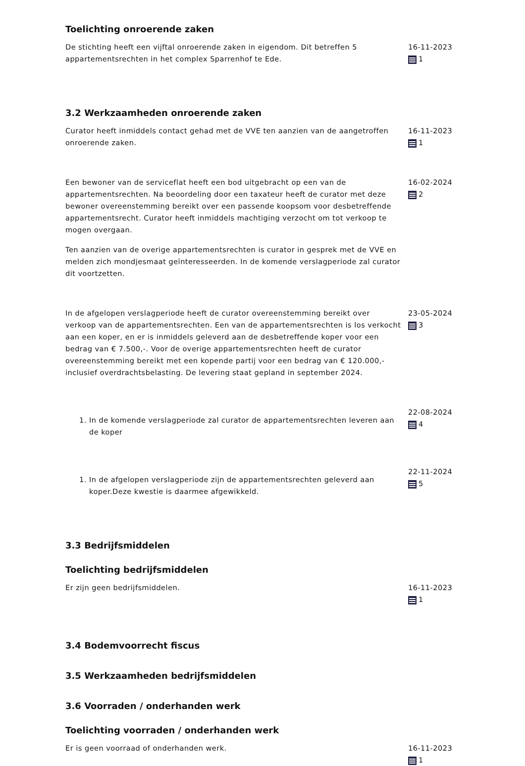Toelichting onroerende zaken
De stichting heeft een vijftal onroerende zaken in eigendom. Dit betreffen 5 appartementsrechten in het complex Sparrenhof te Ede.
16-11-2023
1
3.2 Werkzaamheden onroerende zaken
Curator heeft inmiddels contact gehad met de VVE ten aanzien van de aangetroffen onroerende zaken.
16-11-2023
1
Een bewoner van de serviceflat heeft een bod uitgebracht op een van de appartementsrechten. Na beoordeling door een taxateur heeft de curator met deze bewoner overeenstemming bereikt over een passende koopsom voor desbetreffende appartementsrecht. Curator heeft inmiddels machtiging verzocht om tot verkoop te mogen overgaan.
Ten aanzien van de overige appartementsrechten is curator in gesprek met de VVE en melden zich mondjesmaat geïnteresseerden. In de komende verslagperiode zal curator dit voortzetten.
16-02-2024
2
In de afgelopen verslagperiode heeft de curator overeenstemming bereikt over verkoop van de appartementsrechten. Een van de appartementsrechten is los verkocht aan een koper, en er is inmiddels geleverd aan de desbetreffende koper voor een bedrag van € 7.500,-. Voor de overige appartementsrechten heeft de curator overeenstemming bereikt met een kopende partij voor een bedrag van € 120.000,- inclusief overdrachtsbelasting. De levering staat gepland in september 2024.
23-05-2024
3
1. In de komende verslagperiode zal curator de appartementsrechten leveren aan de koper
22-08-2024
4
1. In de afgelopen verslagperiode zijn de appartementsrechten geleverd aan koper.Deze kwestie is daarmee afgewikkeld.
22-11-2024
5
3.3 Bedrijfsmiddelen
Toelichting bedrijfsmiddelen
Er zijn geen bedrijfsmiddelen. 16-11-2023
1
3.4 Bodemvoorrecht fiscus
3.5 Werkzaamheden bedrijfsmiddelen
3.6 Voorraden / onderhanden werk
Toelichting voorraden / onderhanden werk
Er is geen voorraad of onderhanden werk. 16-11-2023
1